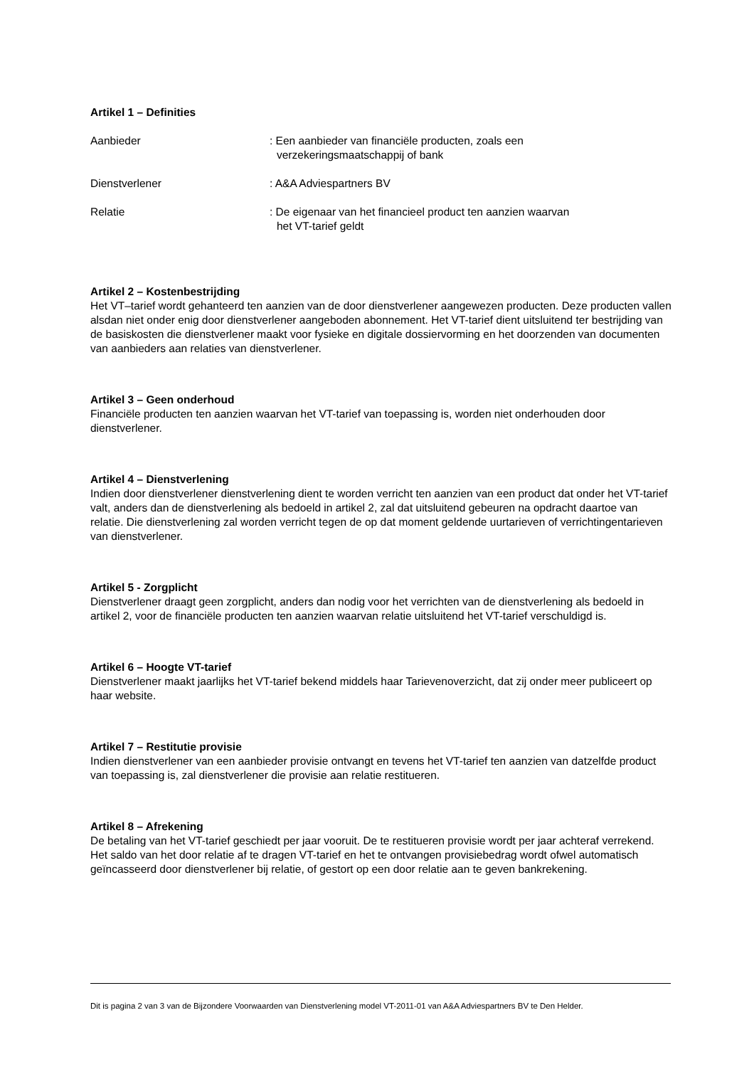Artikel 1 – Definities
Aanbieder : Een aanbieder van financiële producten, zoals een verzekeringsmaatschappij of bank
Dienstverlener : A&A Adviespartners BV
Relatie : De eigenaar van het financieel product ten aanzien waarvan het VT-tarief geldt
Artikel 2 – Kostenbestrijding
Het VT–tarief wordt gehanteerd ten aanzien van de door dienstverlener aangewezen producten. Deze producten vallen alsdan niet onder enig door dienstverlener aangeboden abonnement. Het VT-tarief dient uitsluitend ter bestrijding van de basiskosten die dienstverlener maakt voor fysieke en digitale dossiervorming en het doorzenden van documenten van aanbieders aan relaties van dienstverlener.
Artikel 3 – Geen onderhoud
Financiële producten ten aanzien waarvan het VT-tarief van toepassing is, worden niet onderhouden door dienstverlener.
Artikel 4 – Dienstverlening
Indien door dienstverlener dienstverlening dient te worden verricht ten aanzien van een product dat onder het VT-tarief valt, anders dan de dienstverlening als bedoeld in artikel 2, zal dat uitsluitend gebeuren na opdracht daartoe van relatie. Die dienstverlening zal worden verricht tegen de op dat moment geldende uurtarieven of verrichtingentarieven van dienstverlener.
Artikel 5 - Zorgplicht
Dienstverlener draagt geen zorgplicht, anders dan nodig voor het verrichten van de dienstverlening als bedoeld in artikel 2, voor de financiële producten ten aanzien waarvan relatie uitsluitend het VT-tarief verschuldigd is.
Artikel 6 – Hoogte VT-tarief
Dienstverlener maakt jaarlijks het VT-tarief bekend middels haar Tarievenoverzicht, dat zij onder meer publiceert op haar website.
Artikel 7 – Restitutie provisie
Indien dienstverlener van een aanbieder provisie ontvangt en tevens het VT-tarief ten aanzien van datzelfde product van toepassing is, zal dienstverlener die provisie aan relatie restitueren.
Artikel 8 – Afrekening
De betaling van het VT-tarief geschiedt per jaar vooruit. De te restitueren provisie wordt per jaar achteraf verrekend. Het saldo van het door relatie af te dragen VT-tarief en het te ontvangen provisiebedrag wordt ofwel automatisch geïncasseerd door dienstverlener bij relatie, of gestort op een door relatie aan te geven bankrekening.
Dit is pagina 2 van 3 van de Bijzondere Voorwaarden van Dienstverlening model VT-2011-01 van A&A Adviespartners BV te Den Helder.